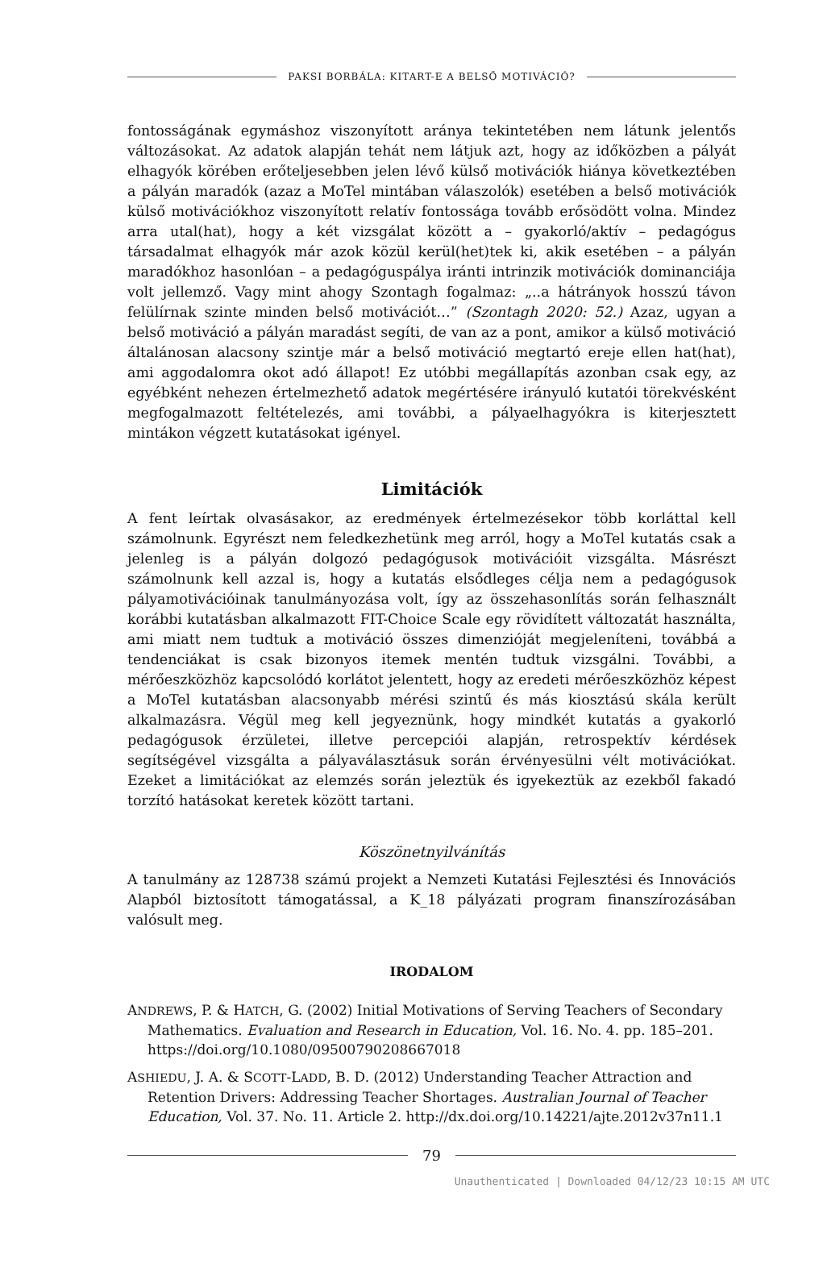PAKSI BORBÁLA: KITART-E A BELSŐ MOTIVÁCIÓ?
fontosságának egymáshoz viszonyított aránya tekintetében nem látunk jelentős változásokat. Az adatok alapján tehát nem látjuk azt, hogy az időközben a pályát elhagyók körében erőteljesebben jelen lévő külső motivációk hiánya következtében a pályán maradók (azaz a MoTel mintában válaszolók) esetében a belső motivációk külső motivációkhoz viszonyított relatív fontossága tovább erősödött volna. Mindez arra utal(hat), hogy a két vizsgálat között a – gyakorló/aktív – pedagógus társadalmat elhagyók már azok közül kerül(het)tek ki, akik esetében – a pályán maradókhoz hasonlóan – a pedagóguspálya iránti intrinzik motivációk dominanciája volt jellemző. Vagy mint ahogy Szontagh fogalmaz: „..a hátrányok hosszú távon felülírnak szinte minden belső motivációt…” (Szontagh 2020: 52.) Azaz, ugyan a belső motiváció a pályán maradást segíti, de van az a pont, amikor a külső motiváció általánosan alacsony szintje már a belső motiváció megtartó ereje ellen hat(hat), ami aggodalomra okot adó állapot! Ez utóbbi megállapítás azonban csak egy, az egyébként nehezen értelmezhető adatok megértésére irányuló kutatói törekvésként megfogalmazott feltételezés, ami további, a pályaelhagyókra is kiterjesztett mintákon végzett kutatásokat igényel.
Limitációk
A fent leírtak olvasásakor, az eredmények értelmezésekor több korláttal kell számolnunk. Egyrészt nem feledkezhetünk meg arról, hogy a MoTel kutatás csak a jelenleg is a pályán dolgozó pedagógusok motivációit vizsgálta. Másrészt számolnunk kell azzal is, hogy a kutatás elsődleges célja nem a pedagógusok pályamotivációinak tanulmányozása volt, így az összehasonlítás során felhasznált korábbi kutatásban alkalmazott FIT-Choice Scale egy rövidített változatát használta, ami miatt nem tudtuk a motiváció összes dimenzióját megjeleníteni, továbbá a tendenciákat is csak bizonyos itemek mentén tudtuk vizsgálni. További, a mérőeszközhöz kapcsolódó korlátot jelentett, hogy az eredeti mérőeszközhöz képest a MoTel kutatásban alacsonyabb mérési szintű és más kiosztású skála került alkalmazásra. Végül meg kell jegyeznünk, hogy mindkét kutatás a gyakorló pedagógusok érzületei, illetve percepciói alapján, retrospektív kérdések segítségével vizsgálta a pályaválasztásuk során érvényesülni vélt motivációkat. Ezeket a limitációkat az elemzés során jeleztük és igyekeztük az ezekből fakadó torzító hatásokat keretek között tartani.
Köszönetnyilvánítás
A tanulmány az 128738 számú projekt a Nemzeti Kutatási Fejlesztési és Innovációs Alapból biztosított támogatással, a K_18 pályázati program finanszírozásában valósult meg.
IRODALOM
ANDREWS, P. & HATCH, G. (2002) Initial Motivations of Serving Teachers of Secondary Mathematics. Evaluation and Research in Education, Vol. 16. No. 4. pp. 185–201. https://doi.org/10.1080/09500790208667018
ASHIEDU, J. A. & SCOTT-LADD, B. D. (2012) Understanding Teacher Attraction and Retention Drivers: Addressing Teacher Shortages. Australian Journal of Teacher Education, Vol. 37. No. 11. Article 2. http://dx.doi.org/10.14221/ajte.2012v37n11.1
79
Unauthenticated | Downloaded 04/12/23 10:15 AM UTC